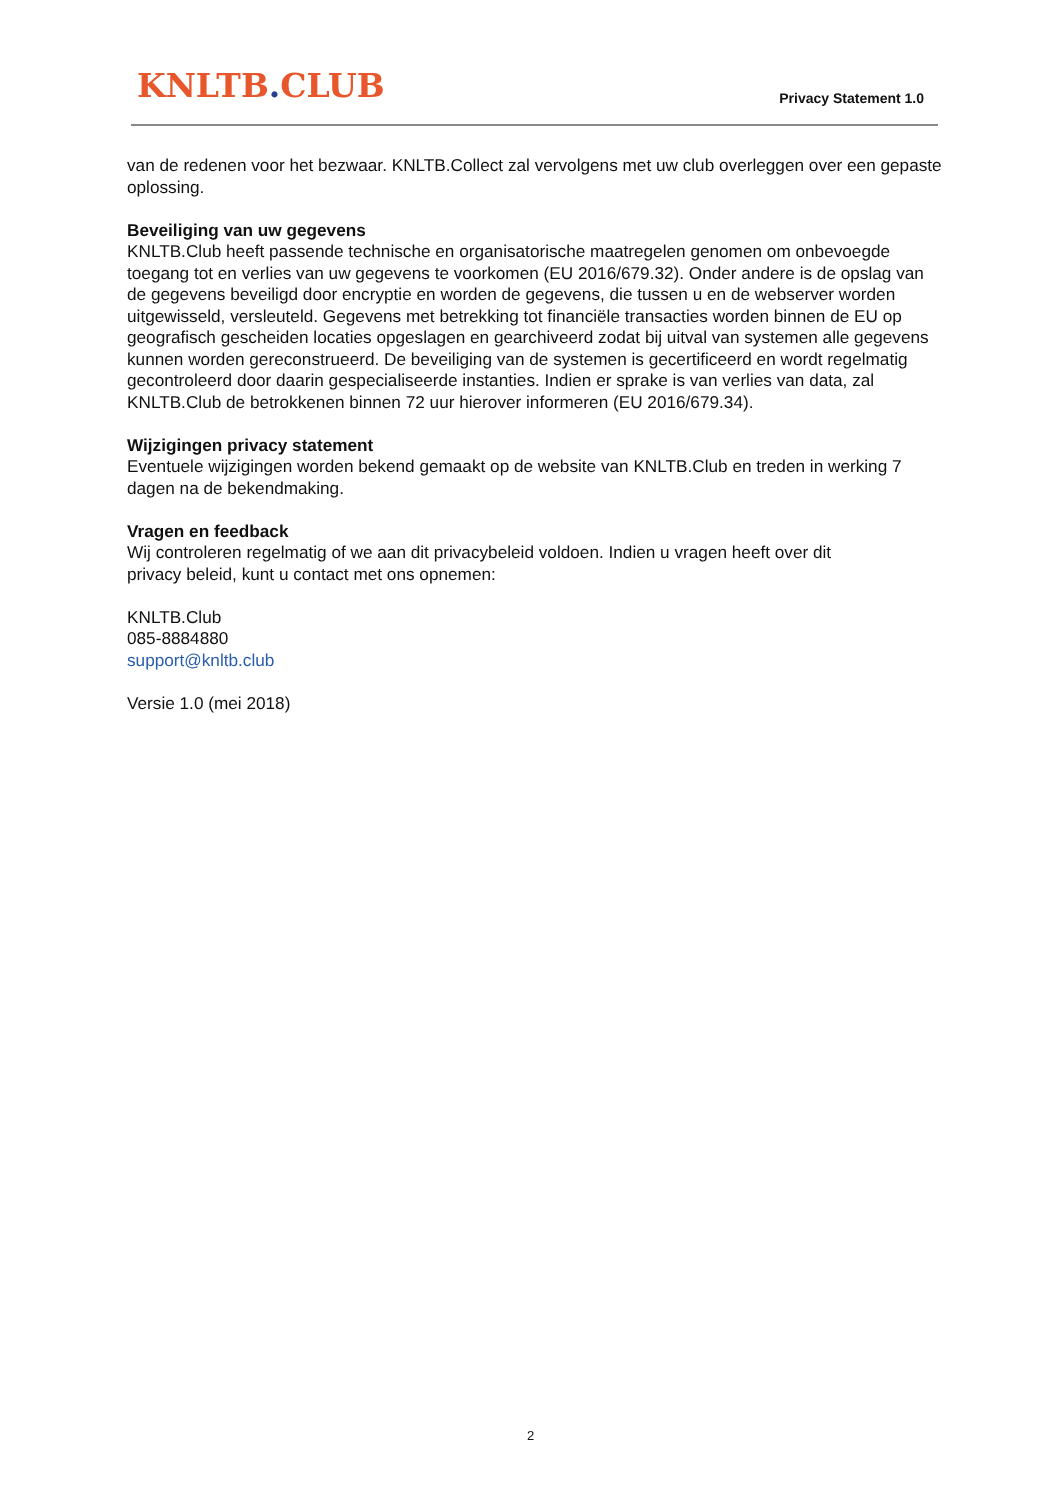KNLTB. CLUB Privacy Statement 1.0
van de redenen voor het bezwaar. KNLTB.Collect zal vervolgens met uw club overleggen over een gepaste oplossing.
Beveiliging van uw gegevens
KNLTB.Club heeft passende technische en organisatorische maatregelen genomen om onbevoegde toegang tot en verlies van uw gegevens te voorkomen (EU 2016/679.32). Onder andere is de opslag van de gegevens beveiligd door encryptie en worden de gegevens, die tussen u en de webserver worden uitgewisseld, versleuteld. Gegevens met betrekking tot financiële transacties worden binnen de EU op geografisch gescheiden locaties opgeslagen en gearchiveerd zodat bij uitval van systemen alle gegevens kunnen worden gereconstrueerd. De beveiliging van de systemen is gecertificeerd en wordt regelmatig gecontroleerd door daarin gespecialiseerde instanties. Indien er sprake is van verlies van data, zal KNLTB.Club de betrokkenen binnen 72 uur hierover informeren (EU 2016/679.34).
Wijzigingen privacy statement
Eventuele wijzigingen worden bekend gemaakt op de website van KNLTB.Club en treden in werking 7 dagen na de bekendmaking.
Vragen en feedback
Wij controleren regelmatig of we aan dit privacybeleid voldoen. Indien u vragen heeft over dit
privacy beleid, kunt u contact met ons opnemen:
KNLTB.Club
085-8884880
support@knltb.club
Versie 1.0 (mei 2018)
2